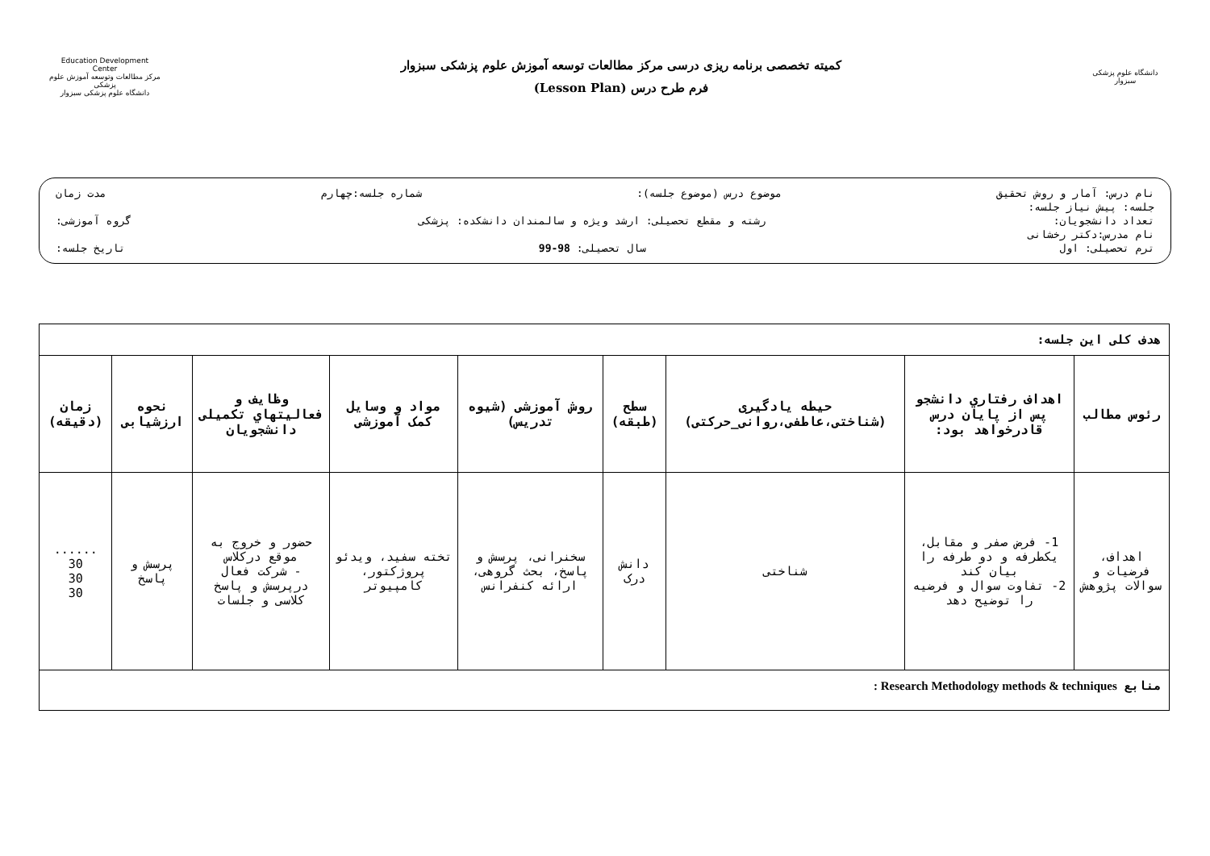Education Development Center
مرکز مطالعات وتوسعه آموزش علوم پزشکی
دانشگاه علوم پزشکی سبزوار
کمیته تخصصی برنامه ریزی درسی مرکز مطالعات توسعه آموزش علوم پزشکی سبزوار
فرم طرح درس (Lesson Plan)
دانشگاه علوم پزشکی سبزوار
نام درس: آمار و روش تحقیق موضوع درس (موضوع جلسه): شماره جلسه:چهارم مدت زمان
جلسه: پیش نیاز جلسه:
تعداد دانشجویان: رشته و مقطع تحصیلی: ارشد ویژه و سالمندان دانشکده: پزشکی گروه آموزشی:
نام مدرس:دکتر رخشانی
ترم تحصیلی: اول سال تحصیلی: 98-99 تاریخ جلسه:
| هدف کلی این جلسه: | | | | | | | | |
| رئوس مطالب | اهداف رفتاري دانشجو پس از پایان درس قادرخواهد بود: | حیطه یادگیری (شناختی،عاطفی،روانی_حرکتی) | سطح (طبقه) | روش آموزشی (شیوه تدریس) | مواد و وسایل کمک آموزشی | وظایف و فعالیتهاي تکمیلی دانشجویان | نحوه ارزشیابی | زمان (دقیقه) |
| اهداف، فرضیات و سوالات پژوهش | 1- فرض صفر و مقابل، یکطرفه و دو طرفه را بیان کند 2- تفاوت سوال و فرضیه را توضیح دهد | شناختی | دانش درک | سخنرانی، پرسش و پاسخ، بحث گروهی، ارائه کنفرانس | تخته سفید، ویدئو پروژکتور، کامپیوتر | حضور و خروج به موقع درکلاس - شرکت فعال درپرسش و پاسخ کلاسی و جلسات | پرسش و پاسخ | ...... 30 30 30 |
| منابع Research Methodology methods & techniques : | | | | | | | | |